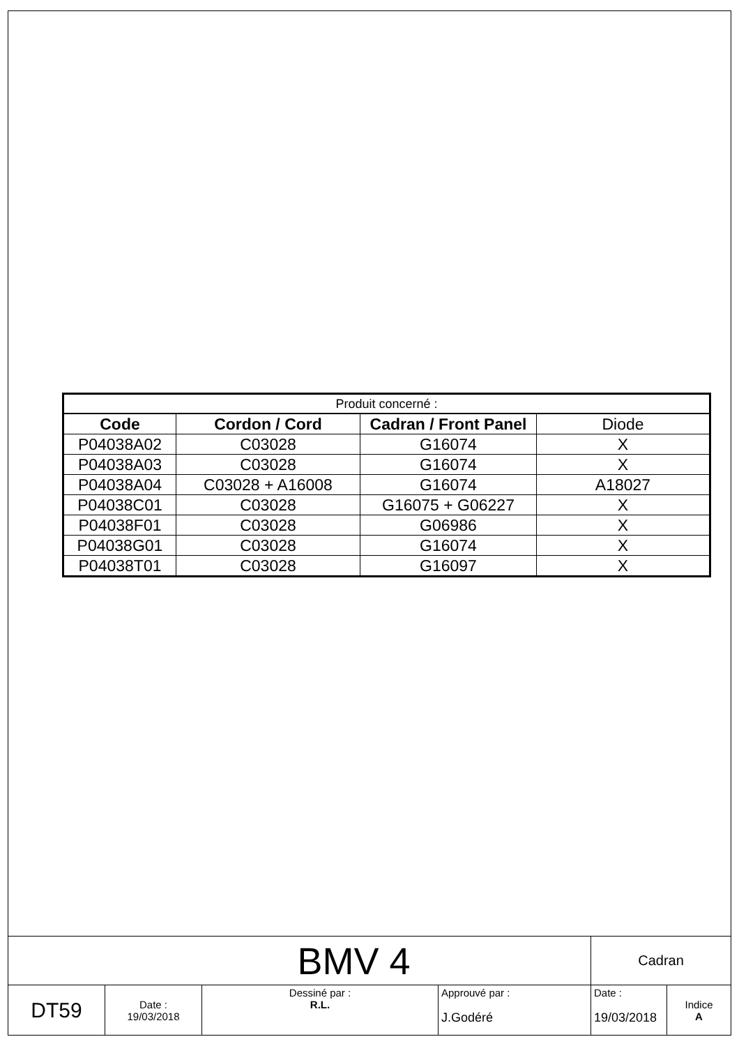| Produit concerné : | | | |
| --- | --- | --- | --- |
| Code | Cordon / Cord | Cadran / Front Panel | Diode |
| P04038A02 | C03028 | G16074 | X |
| P04038A03 | C03028 | G16074 | X |
| P04038A04 | C03028 + A16008 | G16074 | A18027 |
| P04038C01 | C03028 | G16075 + G06227 | X |
| P04038F01 | C03028 | G06986 | X |
| P04038G01 | C03028 | G16074 | X |
| P04038T01 | C03028 | G16097 | X |
| BMV 4 | | | | Cadran | |
| DT59 | Date : 19/03/2018 | Dessiné par : R.L. | Approuvé par : J.Godéré | Date : 19/03/2018 | Indice A |